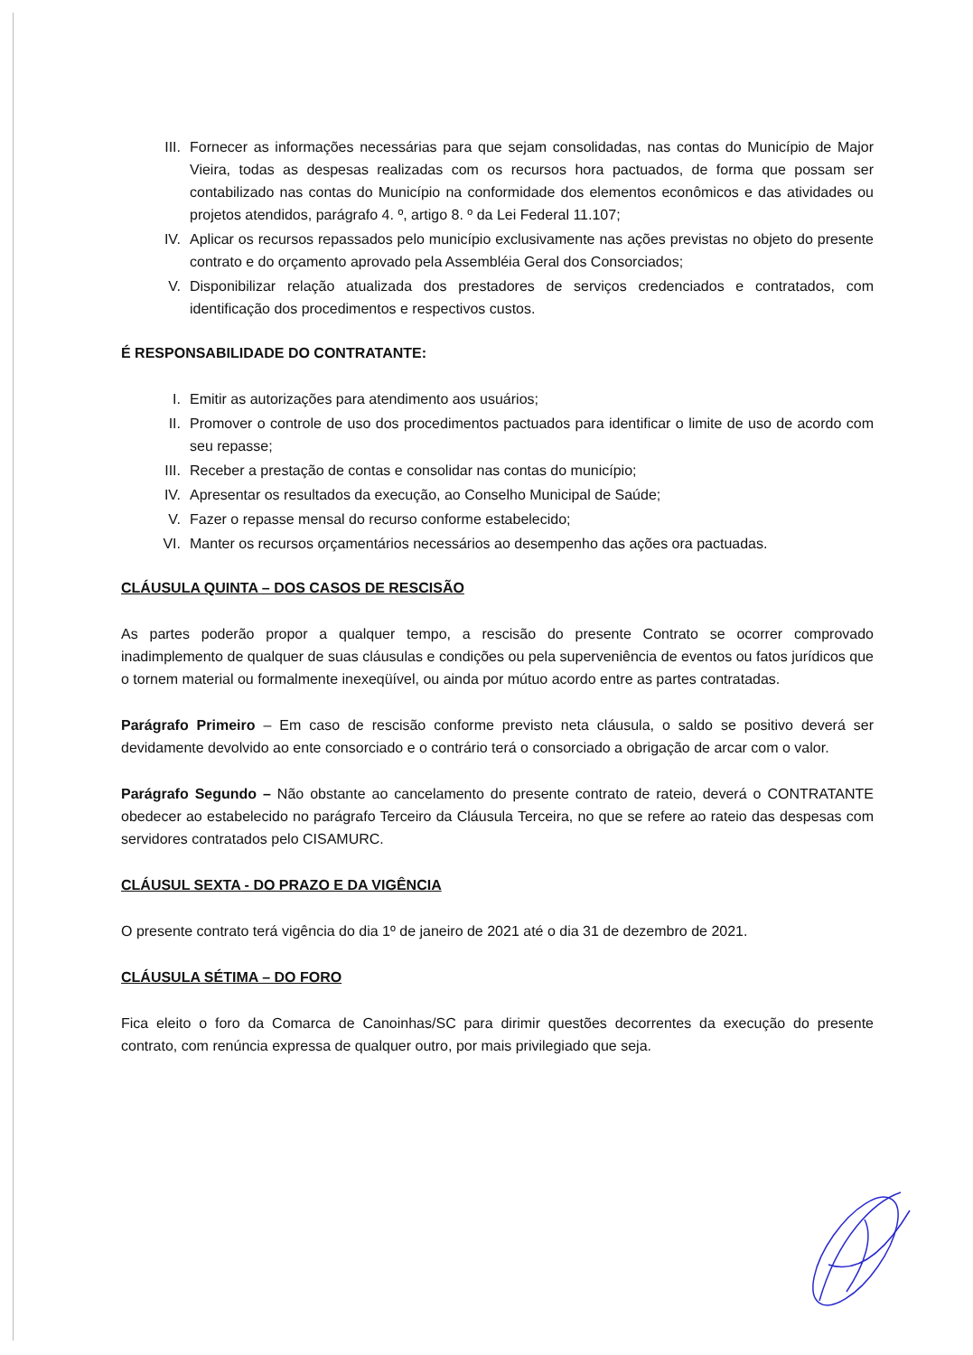III. Fornecer as informações necessárias para que sejam consolidadas, nas contas do Município de Major Vieira, todas as despesas realizadas com os recursos hora pactuados, de forma que possam ser contabilizado nas contas do Município na conformidade dos elementos econômicos e das atividades ou projetos atendidos, parágrafo 4. º, artigo 8. º da Lei Federal 11.107;
IV. Aplicar os recursos repassados pelo município exclusivamente nas ações previstas no objeto do presente contrato e do orçamento aprovado pela Assembléia Geral dos Consorciados;
V. Disponibilizar relação atualizada dos prestadores de serviços credenciados e contratados, com identificação dos procedimentos e respectivos custos.
É RESPONSABILIDADE DO CONTRATANTE:
I. Emitir as autorizações para atendimento aos usuários;
II. Promover o controle de uso dos procedimentos pactuados para identificar o limite de uso de acordo com seu repasse;
III. Receber a prestação de contas e consolidar nas contas do município;
IV. Apresentar os resultados da execução, ao Conselho Municipal de Saúde;
V. Fazer o repasse mensal do recurso conforme estabelecido;
VI. Manter os recursos orçamentários necessários ao desempenho das ações ora pactuadas.
CLÁUSULA QUINTA – DOS CASOS DE RESCISÃO
As partes poderão propor a qualquer tempo, a rescisão do presente Contrato se ocorrer comprovado inadimplemento de qualquer de suas cláusulas e condições ou pela superveniência de eventos ou fatos jurídicos que o tornem material ou formalmente inexeqüível, ou ainda por mútuo acordo entre as partes contratadas.
Parágrafo Primeiro – Em caso de rescisão conforme previsto neta cláusula, o saldo se positivo deverá ser devidamente devolvido ao ente consorciado e o contrário terá o consorciado a obrigação de arcar com o valor.
Parágrafo Segundo – Não obstante ao cancelamento do presente contrato de rateio, deverá o CONTRATANTE obedecer ao estabelecido no parágrafo Terceiro da Cláusula Terceira, no que se refere ao rateio das despesas com servidores contratados pelo CISAMURC.
CLÁUSUL SEXTA - DO PRAZO E DA VIGÊNCIA
O presente contrato terá vigência do dia 1º de janeiro de 2021 até o dia 31 de dezembro de 2021.
CLÁUSULA SÉTIMA – DO FORO
Fica eleito o foro da Comarca de Canoinhas/SC para dirimir questões decorrentes da execução do presente contrato, com renúncia expressa de qualquer outro, por mais privilegiado que seja.